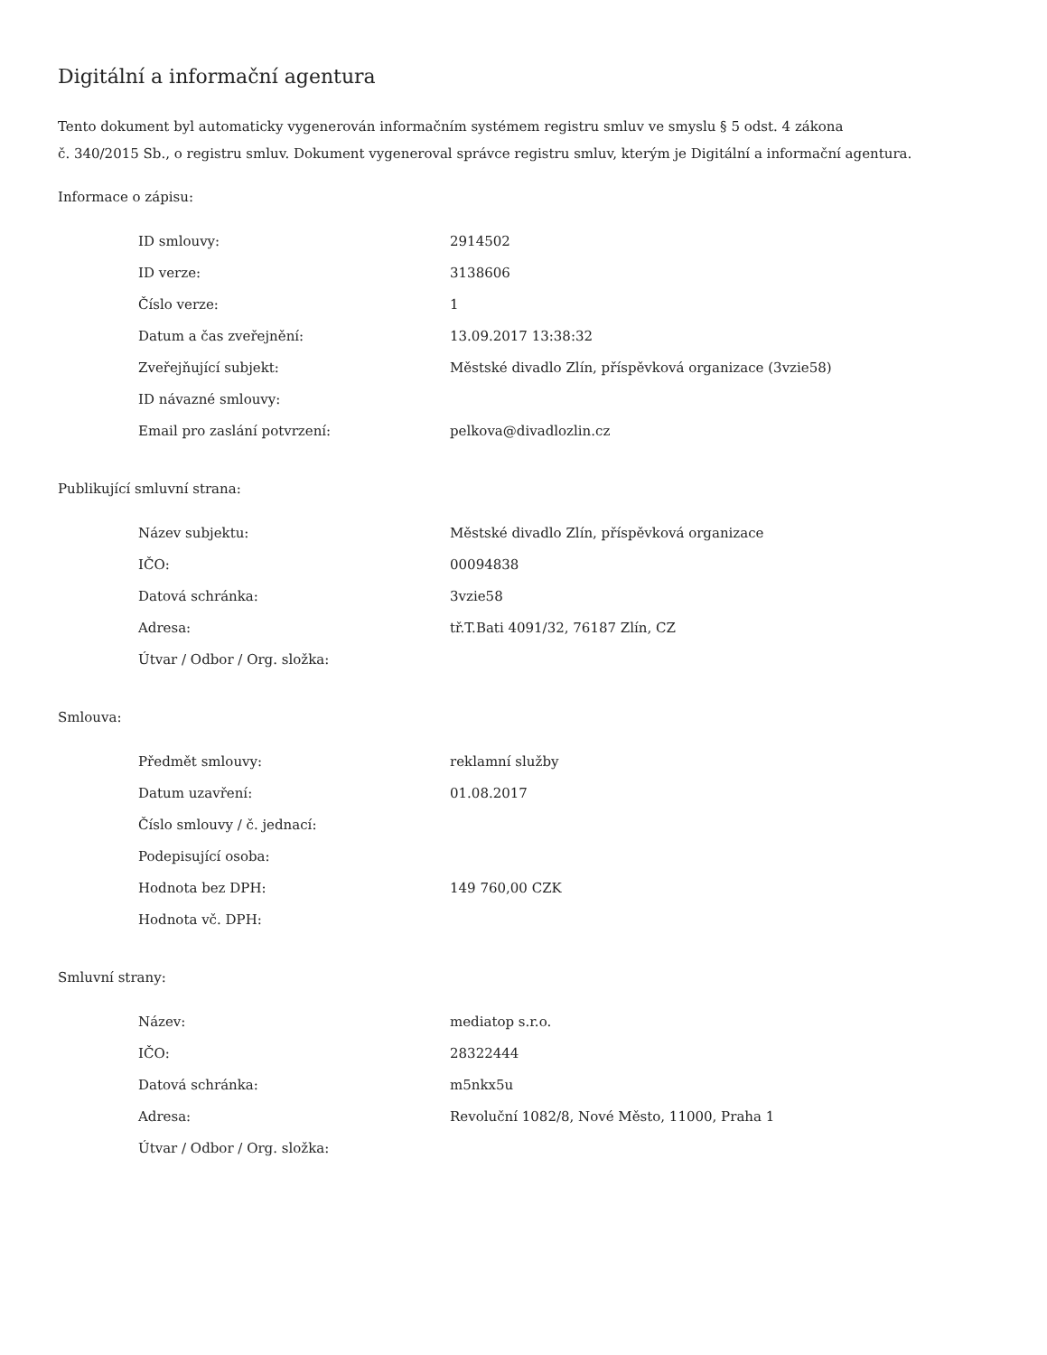Digitální a informační agentura
Tento dokument byl automaticky vygenerován informačním systémem registru smluv ve smyslu § 5 odst. 4 zákona
č. 340/2015 Sb., o registru smluv. Dokument vygeneroval správce registru smluv, kterým je Digitální a informační agentura.
Informace o zápisu:
| ID smlouvy: | 2914502 |
| ID verze: | 3138606 |
| Číslo verze: | 1 |
| Datum a čas zveřejnění: | 13.09.2017 13:38:32 |
| Zveřejňující subjekt: | Městské divadlo Zlín, příspěvková organizace (3vzie58) |
| ID návazné smlouvy: | |
| Email pro zaslání potvrzení: | pelkova@divadlozlin.cz |
Publikující smluvní strana:
| Název subjektu: | Městské divadlo Zlín, příspěvková organizace |
| IČO: | 00094838 |
| Datová schránka: | 3vzie58 |
| Adresa: | tř.T.Bati 4091/32, 76187 Zlín, CZ |
| Útvar / Odbor / Org. složka: | |
Smlouva:
| Předmět smlouvy: | reklamní služby |
| Datum uzavření: | 01.08.2017 |
| Číslo smlouvy / č. jednací: | |
| Podepisující osoba: | |
| Hodnota bez DPH: | 149 760,00 CZK |
| Hodnota vč. DPH: | |
Smluvní strany:
| Název: | mediatop s.r.o. |
| IČO: | 28322444 |
| Datová schránka: | m5nkx5u |
| Adresa: | Revoluční 1082/8, Nové Město, 11000, Praha 1 |
| Útvar / Odbor / Org. složka: | |